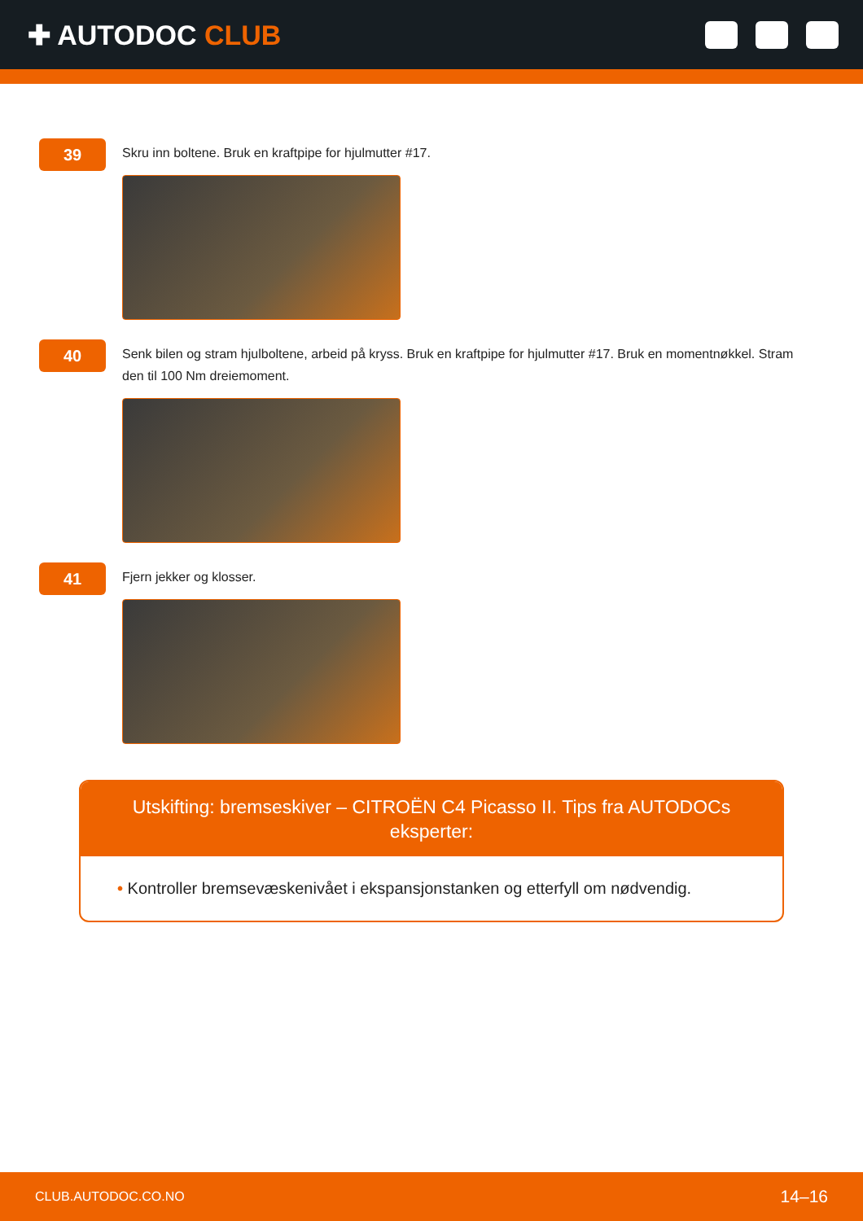✚ AUTODOC CLUB
39
Skru inn boltene. Bruk en kraftpipe for hjulmutter #17.
40
Senk bilen og stram hjulboltene, arbeid på kryss. Bruk en kraftpipe for hjulmutter #17. Bruk en momentnøkkel. Stram den til 100 Nm dreiemoment.
41
Fjern jekker og klosser.
Utskifting: bremseskiver – CITROËN C4 Picasso II. Tips fra AUTODOCs eksperter:
• Kontroller bremsevæskenivået i ekspansjonstanken og etterfyll om nødvendig.
CLUB.AUTODOC.CO.NO 14–16